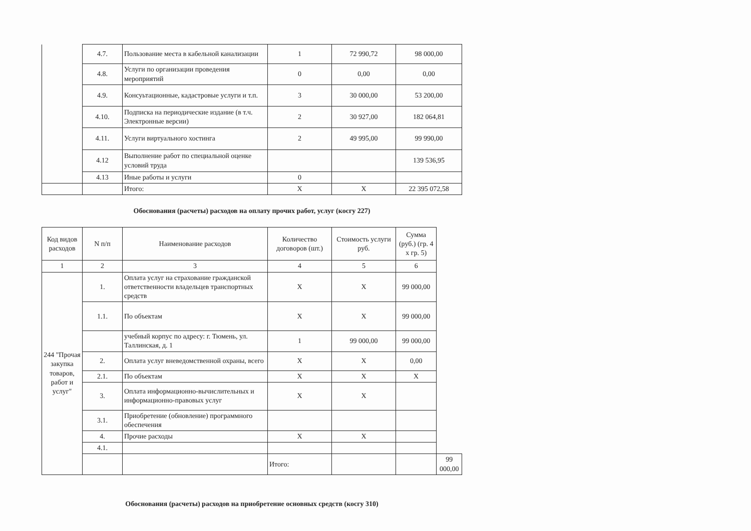| | 4.7. | Пользование места в кабельной канализации | 1 | 72 990,72 | 98 000,00 |
| | 4.8. | Услуги по организации проведения мероприятий | 0 | 0,00 | 0,00 |
| | 4.9. | Консуьтационные, кадастровые услуги и т.п. | 3 | 30 000,00 | 53 200,00 |
| | 4.10. | Подписка на периодические издание (в т.ч. Электронные версии) | 2 | 30 927,00 | 182 064,81 |
| | 4.11. | Услуги виртуального хостинга | 2 | 49 995,00 | 99 990,00 |
| | 4.12 | Выполнение работ по специальной оценке условий труда | | | 139 536,95 |
| | 4.13 | Иные работы и услуги | 0 | | |
| | | Итого: | Х | Х | 22 395 072,58 |
Обоснования (расчеты) расходов на оплату прочих работ, услуг (косгу 227)
| Код видов расходов | N п/п | Наименование расходов | Количество договоров (шт.) | Стоимость услуги руб. | Сумма (руб.) (гр. 4 х гр. 5) | |
| --- | --- | --- | --- | --- | --- | --- |
| 1 | 2 | 3 | 4 | 5 | 6 | |
| 244 "Прочая закупка товаров, работ и услуг" | 1. | Оплата услуг на страхование гражданской ответственности владельцев транспортных средств | Х | Х | 99 000,00 | |
| | 1.1. | По объектам | Х | Х | 99 000,00 | |
| | | учебный корпус по адресу: г. Тюмень, ул. Таллинская, д. 1 | 1 | 99 000,00 | 99 000,00 | |
| | 2. | Оплата услуг вневедомственной охраны, всего | Х | Х | 0,00 | |
| | 2.1. | По объектам | Х | Х | Х | |
| | 3. | Оплата информационно-вычислительных и информационно-правовых услуг | Х | Х | | |
| | 3.1. | Приобретение (обновление) программного обеспечения | | | | |
| | 4. | Прочие расходы | Х | Х | | |
| | 4.1. | | | | | |
| | | | Итого: | | | 99 000,00 |
Обоснования (расчеты) расходов на приобретение основных средств (косгу 310)